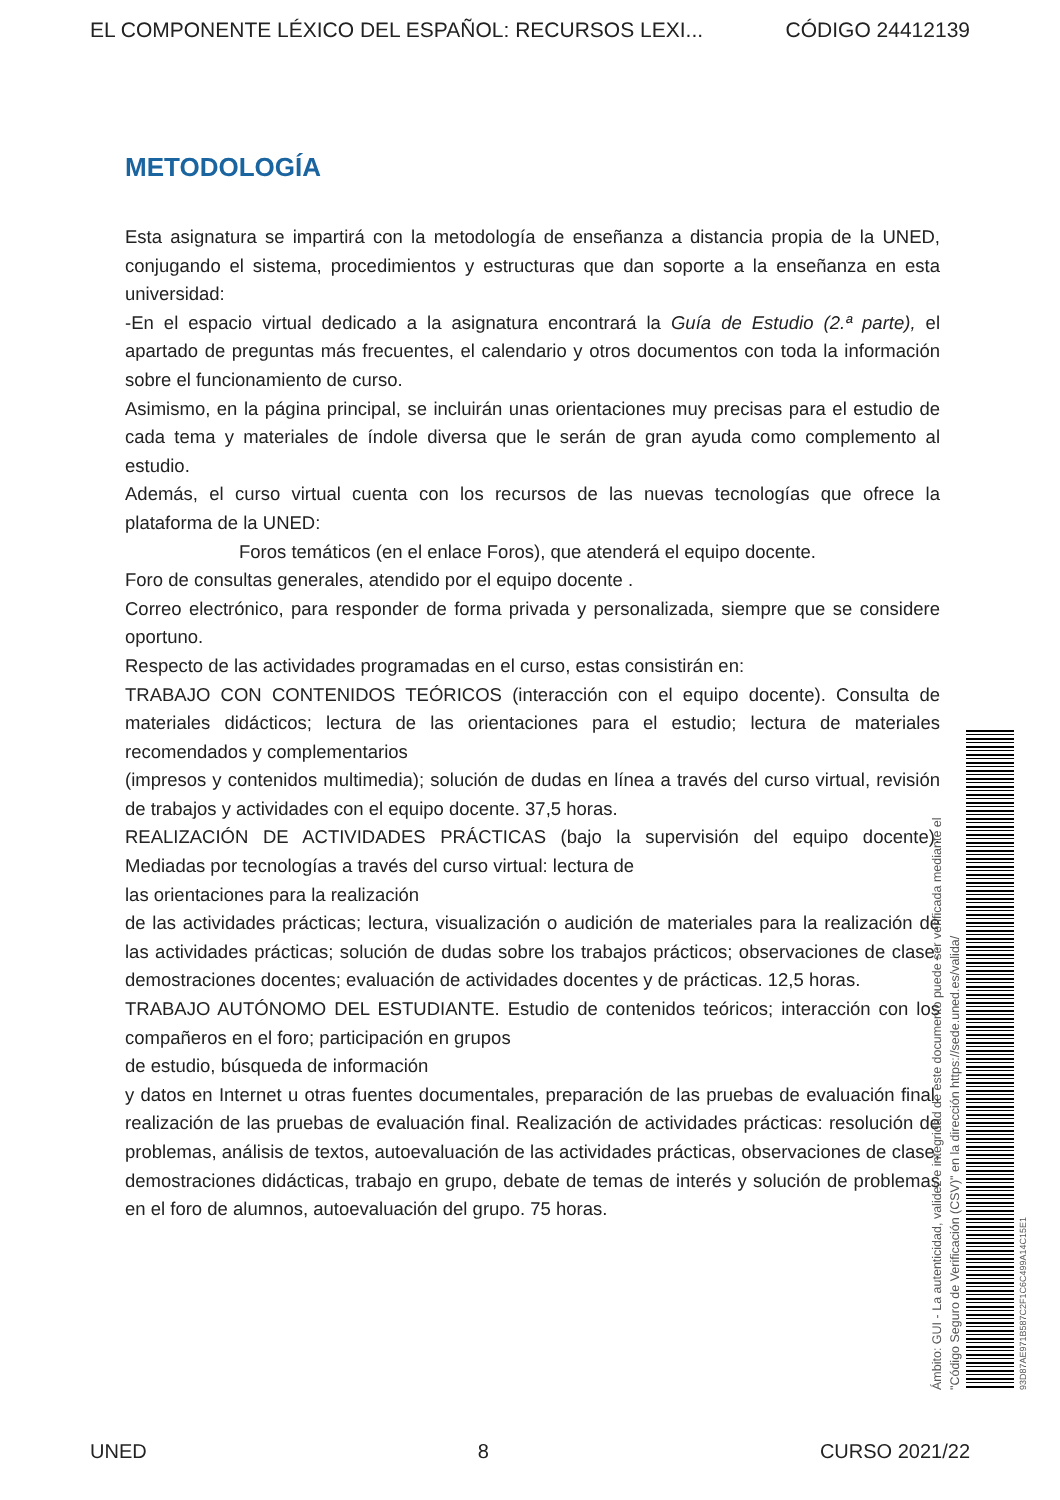EL COMPONENTE LÉXICO DEL ESPAÑOL: RECURSOS LEXI... CÓDIGO 24412139
METODOLOGÍA
Esta asignatura se impartirá con la metodología de enseñanza a distancia propia de la UNED, conjugando el sistema, procedimientos y estructuras que dan soporte a la enseñanza en esta universidad:
-En el espacio virtual dedicado a la asignatura encontrará la Guía de Estudio (2.ª parte), el apartado de preguntas más frecuentes, el calendario y otros documentos con toda la información sobre el funcionamiento de curso.
Asimismo, en la página principal, se incluirán unas orientaciones muy precisas para el estudio de cada tema y materiales de índole diversa que le serán de gran ayuda como complemento al estudio.
Además, el curso virtual cuenta con los recursos de las nuevas tecnologías que ofrece la plataforma de la UNED:
Foros temáticos (en el enlace Foros), que atenderá el equipo docente.
Foro de consultas generales, atendido por el equipo docente .
Correo electrónico, para responder de forma privada y personalizada, siempre que se considere oportuno.
Respecto de las actividades programadas en el curso, estas consistirán en:
TRABAJO CON CONTENIDOS TEÓRICOS (interacción con el equipo docente). Consulta de materiales didácticos; lectura de las orientaciones para el estudio; lectura de materiales recomendados y complementarios
(impresos y contenidos multimedia); solución de dudas en línea a través del curso virtual, revisión de trabajos y actividades con el equipo docente. 37,5 horas.
REALIZACIÓN DE ACTIVIDADES PRÁCTICAS (bajo la supervisión del equipo docente). Mediadas por tecnologías a través del curso virtual: lectura de
las orientaciones para la realización
de las actividades prácticas; lectura, visualización o audición de materiales para la realización de las actividades prácticas; solución de dudas sobre los trabajos prácticos; observaciones de clase; demostraciones docentes; evaluación de actividades docentes y de prácticas. 12,5 horas.
TRABAJO AUTÓNOMO DEL ESTUDIANTE. Estudio de contenidos teóricos; interacción con los compañeros en el foro; participación en grupos
de estudio, búsqueda de información
y datos en Internet u otras fuentes documentales, preparación de las pruebas de evaluación final, realización de las pruebas de evaluación final. Realización de actividades prácticas: resolución de problemas, análisis de textos, autoevaluación de las actividades prácticas, observaciones de clase, demostraciones didácticas, trabajo en grupo, debate de temas de interés y solución de problemas en el foro de alumnos, autoevaluación del grupo. 75 horas.
Ámbito: GUI - La autenticidad, validez e integridad de este documento puede ser verificada mediante el
"Código Seguro de Verificación (CSV)" en la dirección https://sede.uned.es/valida/
93D87AE971B587C2F1C6C499A14C15E1
UNED 8 CURSO 2021/22